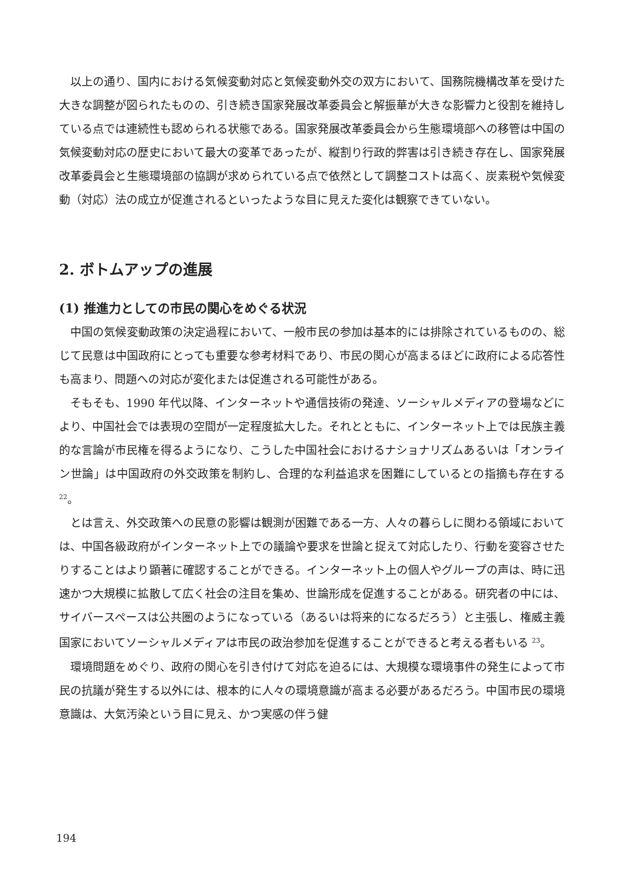以上の通り、国内における気候変動対応と気候変動外交の双方において、国務院機構改革を受けた大きな調整が図られたものの、引き続き国家発展改革委員会と解振華が大きな影響力と役割を維持している点では連続性も認められる状態である。国家発展改革委員会から生態環境部への移管は中国の気候変動対応の歴史において最大の変革であったが、縦割り行政的弊害は引き続き存在し、国家発展改革委員会と生態環境部の協調が求められている点で依然として調整コストは高く、炭素税や気候変動（対応）法の成立が促進されるといったような目に見えた変化は観察できていない。
2. ボトムアップの進展
(1) 推進力としての市民の関心をめぐる状況
中国の気候変動政策の決定過程において、一般市民の参加は基本的には排除されているものの、総じて民意は中国政府にとっても重要な参考材料であり、市民の関心が高まるほどに政府による応答性も高まり、問題への対応が変化または促進される可能性がある。
そもそも、1990 年代以降、インターネットや通信技術の発達、ソーシャルメディアの登場などにより、中国社会では表現の空間が一定程度拡大した。それとともに、インターネット上では民族主義的な言論が市民権を得るようになり、こうした中国社会におけるナショナリズムあるいは「オンライン世論」は中国政府の外交政策を制約し、合理的な利益追求を困難にしているとの指摘も存在する <sup>22</sup>。
とは言え、外交政策への民意の影響は観測が困難である一方、人々の暮らしに関わる領域においては、中国各級政府がインターネット上での議論や要求を世論と捉えて対応したり、行動を変容させたりすることはより顕著に確認することができる。インターネット上の個人やグループの声は、時に迅速かつ大規模に拡散して広く社会の注目を集め、世論形成を促進することがある。研究者の中には、サイバースペースは公共圏のようになっている（あるいは将来的になるだろう）と主張し、権威主義国家においてソーシャルメディアは市民の政治参加を促進することができると考える者もいる <sup>23</sup>。
環境問題をめぐり、政府の関心を引き付けて対応を迫るには、大規模な環境事件の発生によって市民の抗議が発生する以外には、根本的に人々の環境意識が高まる必要があるだろう。中国市民の環境意識は、大気汚染という目に見え、かつ実感の伴う健
194